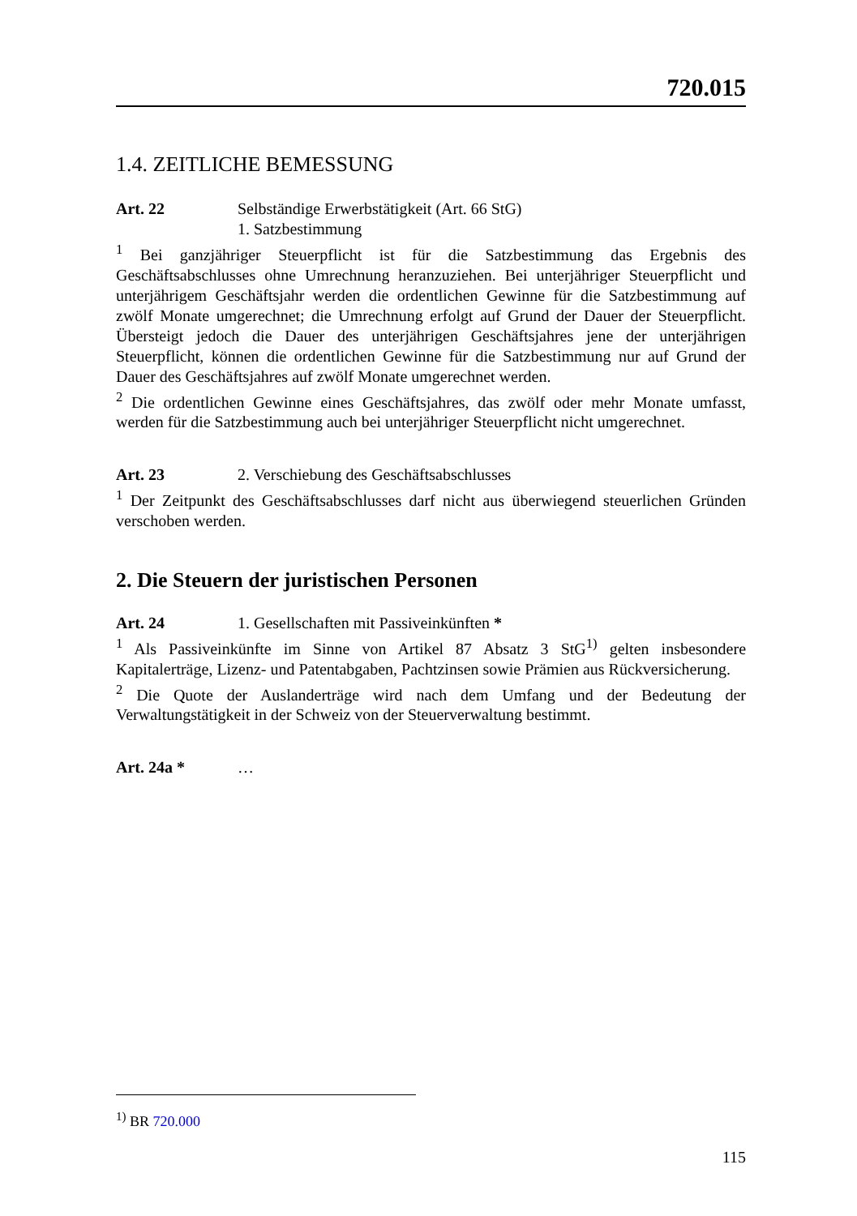720.015
1.4. ZEITLICHE BEMESSUNG
Art. 22 Selbständige Erwerbstätigkeit (Art. 66 StG)
1. Satzbestimmung
<sup>1</sup> Bei ganzjähriger Steuerpflicht ist für die Satzbestimmung das Ergebnis des Geschäftsabschlusses ohne Umrechnung heranzuziehen. Bei unterjähriger Steuerpflicht und unterjährigem Geschäftsjahr werden die ordentlichen Gewinne für die Satzbestimmung auf zwölf Monate umgerechnet; die Umrechnung erfolgt auf Grund der Dauer der Steuerpflicht. Übersteigt jedoch die Dauer des unterjährigen Geschäftsjahres jene der unterjährigen Steuerpflicht, können die ordentlichen Gewinne für die Satzbestimmung nur auf Grund der Dauer des Geschäftsjahres auf zwölf Monate umgerechnet werden.
<sup>2</sup> Die ordentlichen Gewinne eines Geschäftsjahres, das zwölf oder mehr Monate umfasst, werden für die Satzbestimmung auch bei unterjähriger Steuerpflicht nicht umgerechnet.
Art. 23 2. Verschiebung des Geschäftsabschlusses
<sup>1</sup> Der Zeitpunkt des Geschäftsabschlusses darf nicht aus überwiegend steuerlichen Gründen verschoben werden.
2. Die Steuern der juristischen Personen
Art. 24 1. Gesellschaften mit Passiveinkünften *
<sup>1</sup> Als Passiveinkünfte im Sinne von Artikel 87 Absatz 3 StG<sup>1)</sup> gelten insbesondere Kapitalerträge, Lizenz- und Patentabgaben, Pachtzinsen sowie Prämien aus Rückversicherung.
<sup>2</sup> Die Quote der Auslanderträge wird nach dem Umfang und der Bedeutung der Verwaltungstätigkeit in der Schweiz von der Steuerverwaltung bestimmt.
Art. 24a * …
<sup>1)</sup> BR 720.000
115